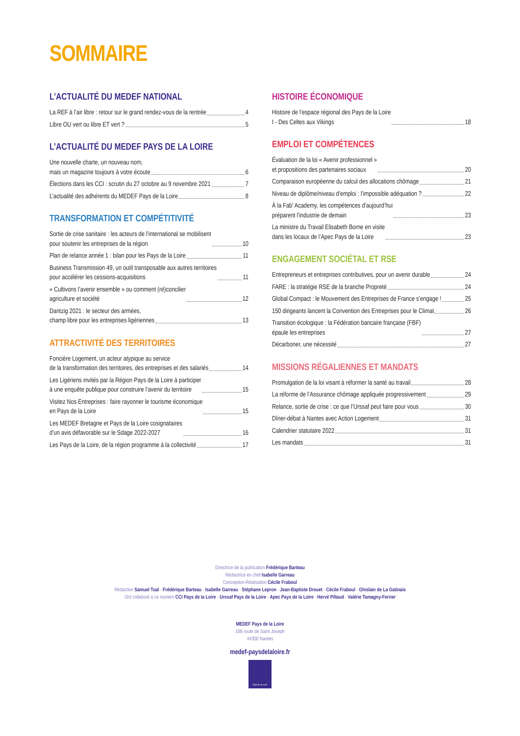SOMMAIRE
L’ACTUALITÉ DU MEDEF NATIONAL
La REF à l’air libre : retour sur le grand rendez-vous de la rentrée 4
Libre OU vert ou libre ET vert ? 5
L’ACTUALITÉ DU MEDEF PAYS DE LA LOIRE
Une nouvelle charte, un nouveau nom,
mais un magazine toujours à votre écoute 6
Élections dans les CCI : scrutin du 27 octobre au 9 novembre 2021 7
L’actualité des adhérents du MEDEF Pays de la Loire 8
TRANSFORMATION ET COMPÉTITIVITÉ
Sortie de crise sanitaire : les acteurs de l’international se mobilisent
pour soutenir les entreprises de la région 10
Plan de relance année 1 : bilan pour les Pays de la Loire 11
Business Transmission 49, un outil transposable aux autres territoires
pour accélérer les cessions-acquisitions 11
« Cultivons l’avenir ensemble » ou comment (ré)concilier
agriculture et société 12
Dantzig 2021 : le secteur des armées,
champ libre pour les entreprises ligériennes 13
ATTRACTIVITÉ DES TERRITOIRES
Foncière Logement, un acteur atypique au service
de la transformation des territoires, des entreprises et des salariés 14
Les Ligériens invités par la Région Pays de la Loire à participer
à une enquête publique pour construire l’avenir du territoire 15
Visitez Nos Entreprises : faire rayonner le tourisme économique
en Pays de la Loire 15
Les MEDEF Bretagne et Pays de la Loire cosignataires
d’un avis défavorable sur le Sdage 2022-2027 16
Les Pays de la Loire, de la région programme à la collectivité 17
HISTOIRE ÉCONOMIQUE
Histoire de l’espace régional des Pays de la Loire
I - Des Celtes aux Vikings 18
EMPLOI ET COMPÉTENCES
Évaluation de la loi « Avenir professionnel »
et propositions des partenaires sociaux 20
Comparaison européenne du calcul des allocations chômage 21
Niveau de diplôme/niveau d’emploi : l’impossible adéquation ? 22
À la Fab’ Academy, les compétences d’aujourd’hui
préparent l’industrie de demain 23
La ministre du Travail Elisabeth Borne en visite
dans les locaux de l’Apec Pays de la Loire 23
ENGAGEMENT SOCIÉTAL ET RSE
Entrepreneurs et entreprises contributives, pour un avenir durable 24
FARE : la stratégie RSE de la branche Propreté 24
Global Compact : le Mouvement des Entreprises de France s’engage ! 25
150 dirigeants lancent la Convention des Entreprises pour le Climat 26
Transition écologique : la Fédération bancaire française (FBF)
épaule les entreprises 27
Décarboner, une nécessité 27
MISSIONS RÉGALIENNES ET MANDATS
Promulgation de la loi visant à réformer la santé au travail 28
La réforme de l’Assurance chômage appliquée progressivement 29
Relance, sortie de crise : ce que l’Urssaf peut faire pour vous 30
Dîner-débat à Nantes avec Action Logement 31
Calendrier statutaire 2022 31
Les mandats 31
Directrice de la publication Frédérique Barteau
Rédactrice en chef Isabelle Garreau
Conception-Réalisation Cécile Fraboul
Rédaction Samuel Tual - Frédérique Barteau - Isabelle Garreau - Stéphane Lepron - Jean-Baptiste Drouet - Cécile Fraboul - Ghislain de La Gatinais
Ont collaboré à ce numéro CCI Pays de la Loire - Urssaf Pays de la Loire - Apec Pays de la Loire - Hervé Pillaud - Valérie Tamagny-Ferrier
MEDEF Pays de la Loire
168 route de Saint Joseph
44300 Nantes
medef-paysdelaloire.fr
Pays de la Loire